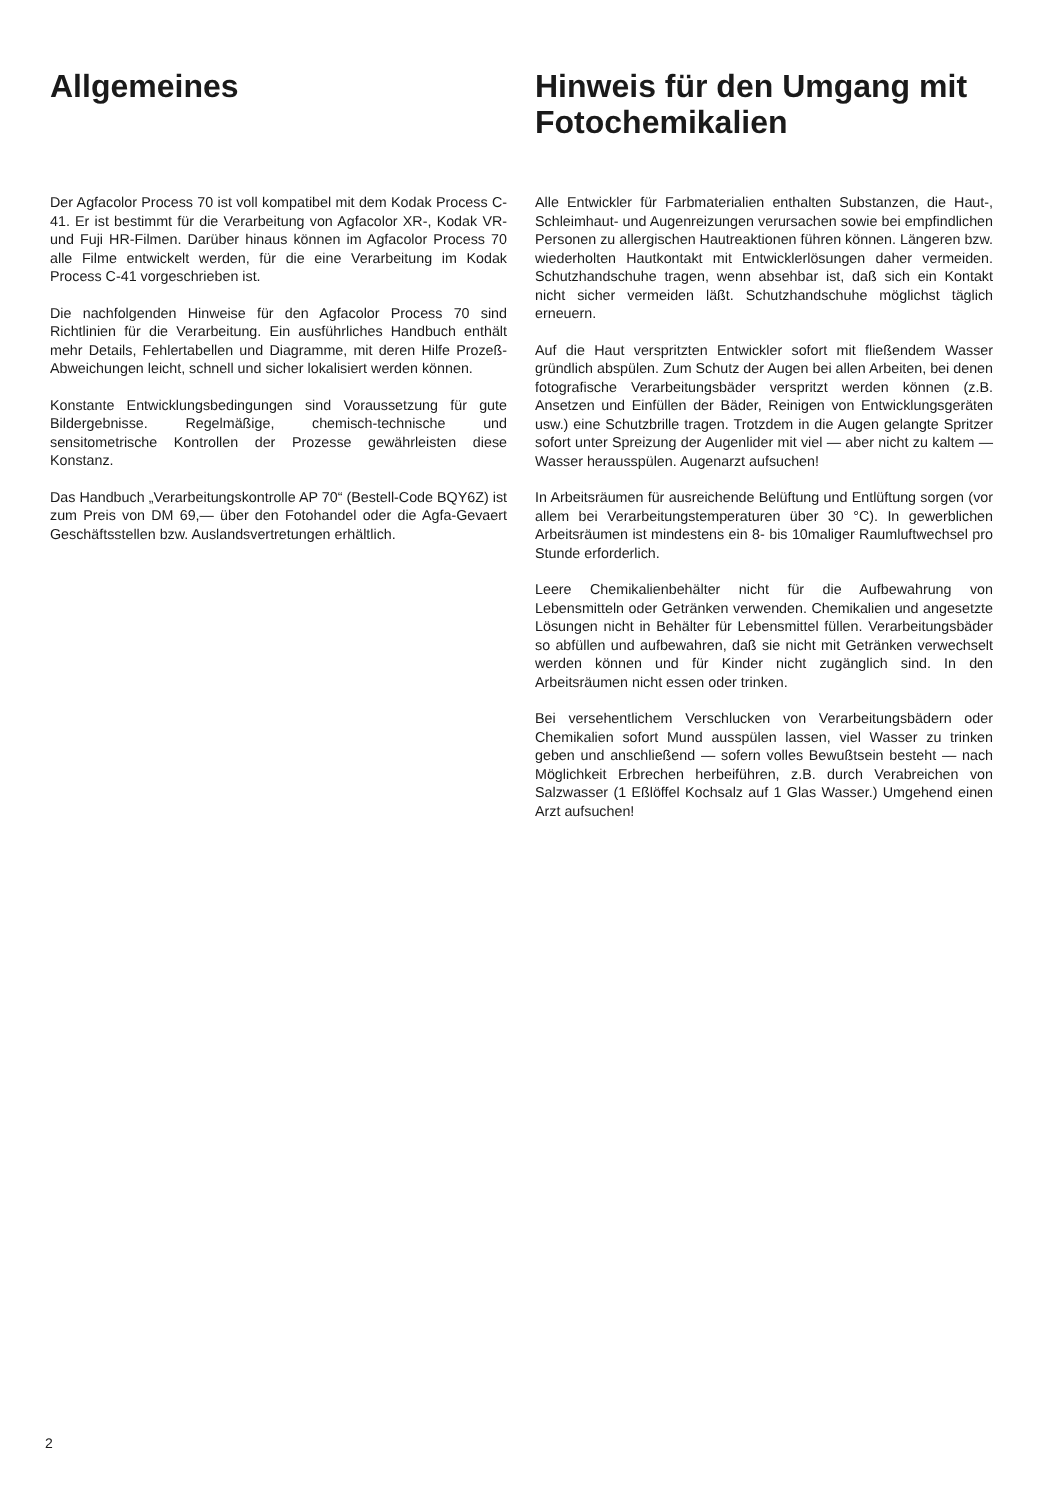Allgemeines
Der Agfacolor Process 70 ist voll kompatibel mit dem Kodak Process C-41. Er ist bestimmt für die Verarbeitung von Agfacolor XR-, Kodak VR- und Fuji HR-Filmen. Darüber hinaus können im Agfacolor Process 70 alle Filme entwickelt werden, für die eine Verarbeitung im Kodak Process C-41 vorgeschrieben ist.
Die nachfolgenden Hinweise für den Agfacolor Process 70 sind Richtlinien für die Verarbeitung. Ein ausführliches Handbuch enthält mehr Details, Fehlertabellen und Diagramme, mit deren Hilfe Prozeß-Abweichungen leicht, schnell und sicher lokalisiert werden können.
Konstante Entwicklungsbedingungen sind Voraussetzung für gute Bildergebnisse. Regelmäßige, chemisch-technische und sensitometrische Kontrollen der Prozesse gewährleisten diese Konstanz.
Das Handbuch „Verarbeitungskontrolle AP 70“ (Bestell-Code BQY6Z) ist zum Preis von DM 69,— über den Fotohandel oder die Agfa-Gevaert Geschäftsstellen bzw. Auslandsvertretungen erhältlich.
Hinweis für den Umgang mit Fotochemikalien
Alle Entwickler für Farbmaterialien enthalten Substanzen, die Haut-, Schleimhaut- und Augenreizungen verursachen sowie bei empfindlichen Personen zu allergischen Hautreaktionen führen können. Längeren bzw. wiederholten Hautkontakt mit Entwicklerlösungen daher vermeiden. Schutzhandschuhe tragen, wenn absehbar ist, daß sich ein Kontakt nicht sicher vermeiden läßt. Schutzhandschuhe möglichst täglich erneuern.
Auf die Haut verspritzten Entwickler sofort mit fließendem Wasser gründlich abspülen. Zum Schutz der Augen bei allen Arbeiten, bei denen fotografische Verarbeitungsbäder verspritzt werden können (z.B. Ansetzen und Einfüllen der Bäder, Reinigen von Entwicklungsgeräten usw.) eine Schutzbrille tragen. Trotzdem in die Augen gelangte Spritzer sofort unter Spreizung der Augenlider mit viel — aber nicht zu kaltem — Wasser herausspülen. Augenarzt aufsuchen!
In Arbeitsräumen für ausreichende Belüftung und Entlüftung sorgen (vor allem bei Verarbeitungstemperaturen über 30 °C). In gewerblichen Arbeitsräumen ist mindestens ein 8- bis 10maliger Raumluftwechsel pro Stunde erforderlich.
Leere Chemikalienbehälter nicht für die Aufbewahrung von Lebensmitteln oder Getränken verwenden. Chemikalien und angesetzte Lösungen nicht in Behälter für Lebensmittel füllen. Verarbeitungsbäder so abfüllen und aufbewahren, daß sie nicht mit Getränken verwechselt werden können und für Kinder nicht zugänglich sind. In den Arbeitsräumen nicht essen oder trinken.
Bei versehentlichem Verschlucken von Verarbeitungsbädern oder Chemikalien sofort Mund ausspülen lassen, viel Wasser zu trinken geben und anschließend — sofern volles Bewußtsein besteht — nach Möglichkeit Erbrechen herbeiführen, z.B. durch Verabreichen von Salzwasser (1 Eßlöffel Kochsalz auf 1 Glas Wasser.) Umgehend einen Arzt aufsuchen!
2